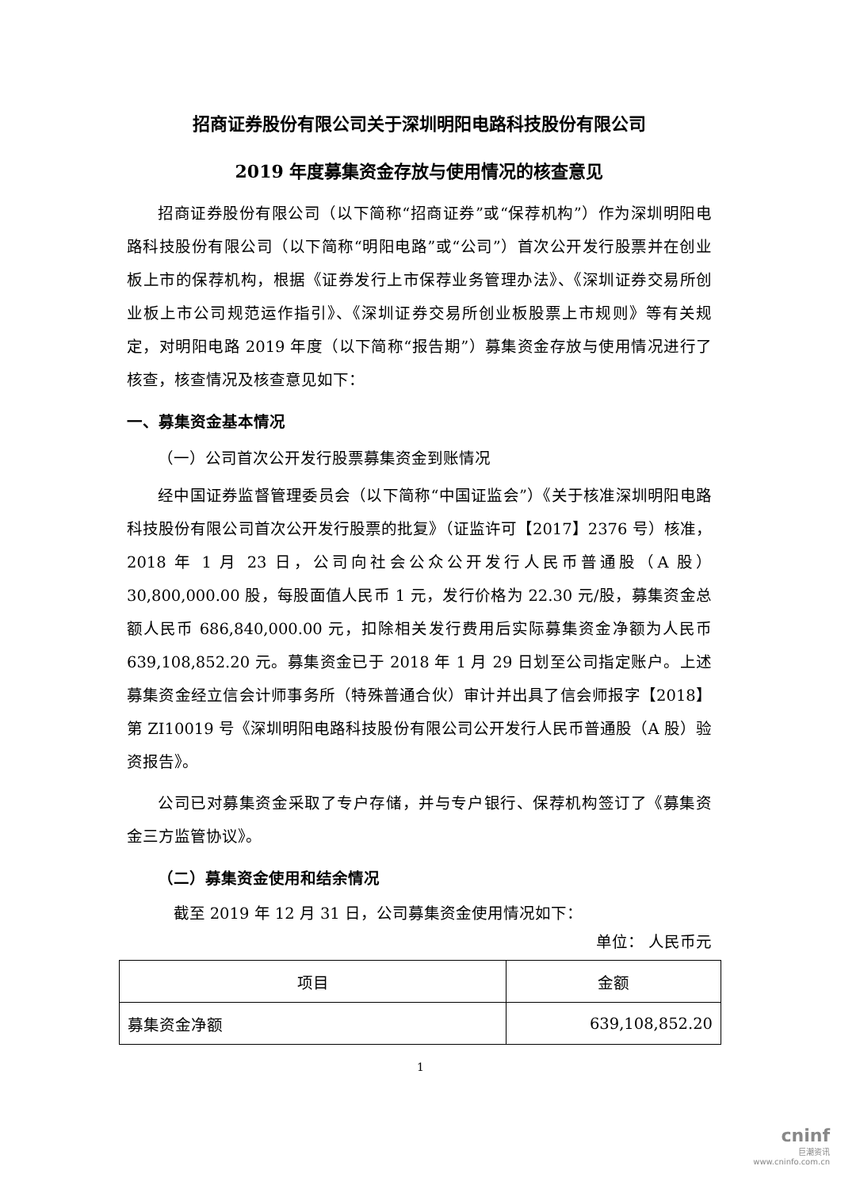招商证券股份有限公司关于深圳明阳电路科技股份有限公司
2019 年度募集资金存放与使用情况的核查意见
招商证券股份有限公司（以下简称“招商证券”或“保荐机构”）作为深圳明阳电路科技股份有限公司（以下简称“明阳电路”或“公司”）首次公开发行股票并在创业板上市的保荐机构，根据《证券发行上市保荐业务管理办法》、《深圳证券交易所创业板上市公司规范运作指引》、《深圳证券交易所创业板股票上市规则》等有关规定，对明阳电路 2019 年度（以下简称“报告期”）募集资金存放与使用情况进行了核查，核查情况及核查意见如下：
一、募集资金基本情况
（一）公司首次公开发行股票募集资金到账情况
经中国证券监督管理委员会（以下简称“中国证监会”）《关于核准深圳明阳电路科技股份有限公司首次公开发行股票的批复》（证监许可【2017】2376 号）核准，2018 年 1 月 23 日，公司向社会公众公开发行人民币普通股（A 股）30,800,000.00 股，每股面值人民币 1 元，发行价格为 22.30 元/股，募集资金总额人民币 686,840,000.00 元，扣除相关发行费用后实际募集资金净额为人民币 639,108,852.20 元。募集资金已于 2018 年 1 月 29 日划至公司指定账户。上述募集资金经立信会计师事务所（特殊普通合伙）审计并出具了信会师报字【2018】第 ZI10019 号《深圳明阳电路科技股份有限公司公开发行人民币普通股（A 股）验资报告》。
公司已对募集资金采取了专户存储，并与专户银行、保荐机构签订了《募集资金三方监管协议》。
（二）募集资金使用和结余情况
截至 2019 年 12 月 31 日，公司募集资金使用情况如下：
单位： 人民币元
| 项目 | 金额 |
| --- | --- |
| 募集资金净额 | 639,108,852.20 |
1
cninf
巨潮资讯
www.cninfo.com.cn